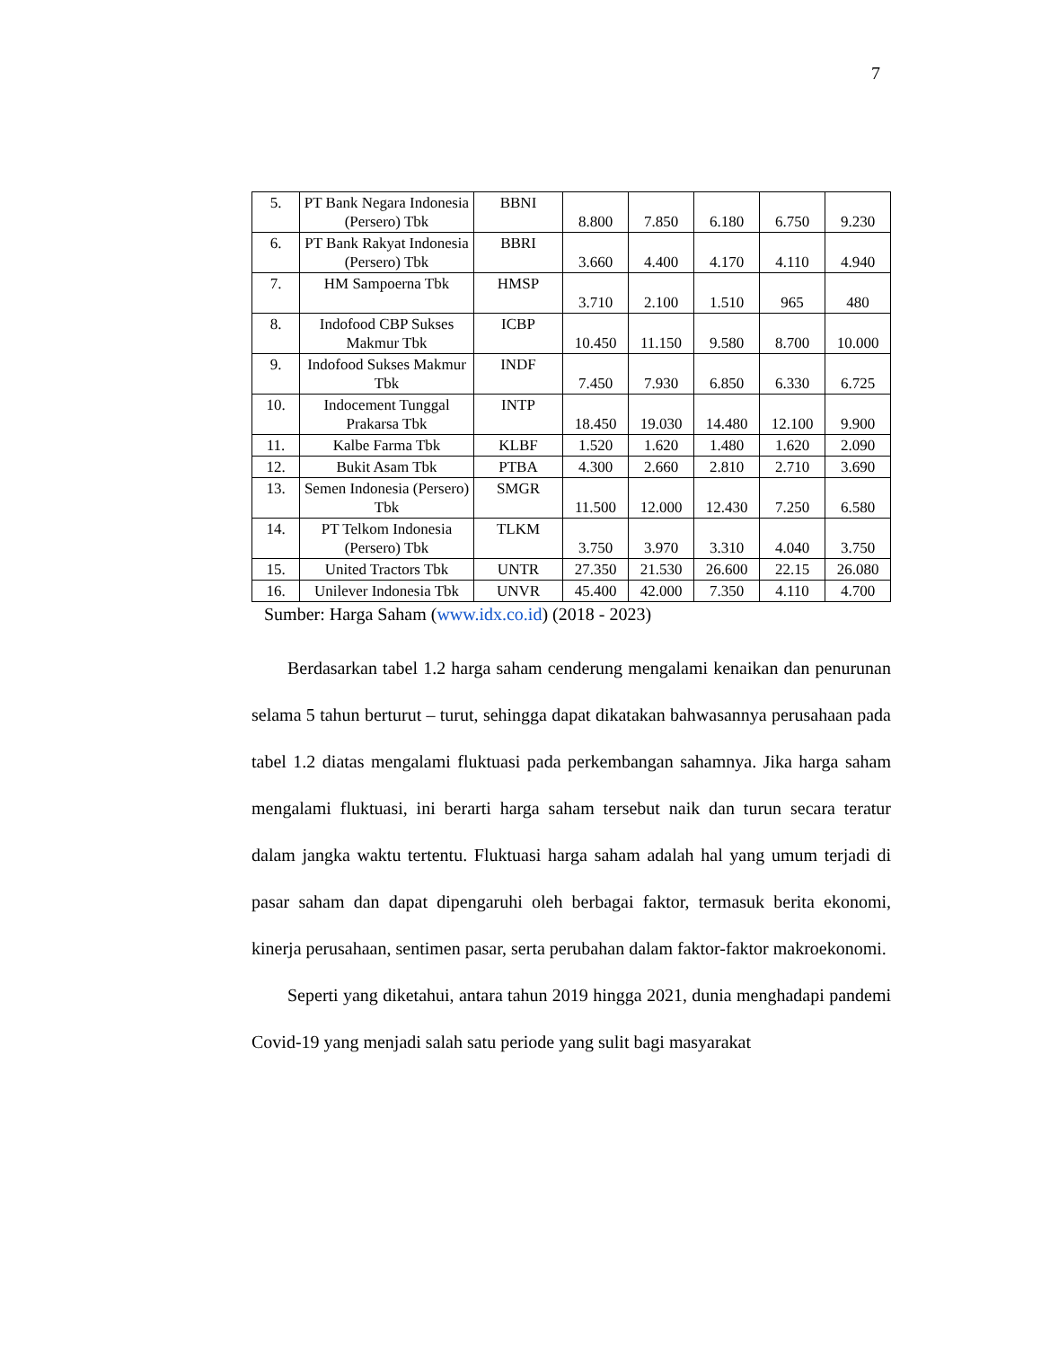7
| 5. | PT Bank Negara Indonesia (Persero) Tbk | BBNI | 8.800 | 7.850 | 6.180 | 6.750 | 9.230 |
| 6. | PT Bank Rakyat Indonesia (Persero) Tbk | BBRI | 3.660 | 4.400 | 4.170 | 4.110 | 4.940 |
| 7. | HM Sampoerna Tbk | HMSP | 3.710 | 2.100 | 1.510 | 965 | 480 |
| 8. | Indofood CBP Sukses Makmur Tbk | ICBP | 10.450 | 11.150 | 9.580 | 8.700 | 10.000 |
| 9. | Indofood Sukses Makmur Tbk | INDF | 7.450 | 7.930 | 6.850 | 6.330 | 6.725 |
| 10. | Indocement Tunggal Prakarsa Tbk | INTP | 18.450 | 19.030 | 14.480 | 12.100 | 9.900 |
| 11. | Kalbe Farma Tbk | KLBF | 1.520 | 1.620 | 1.480 | 1.620 | 2.090 |
| 12. | Bukit Asam Tbk | PTBA | 4.300 | 2.660 | 2.810 | 2.710 | 3.690 |
| 13. | Semen Indonesia (Persero) Tbk | SMGR | 11.500 | 12.000 | 12.430 | 7.250 | 6.580 |
| 14. | PT Telkom Indonesia (Persero) Tbk | TLKM | 3.750 | 3.970 | 3.310 | 4.040 | 3.750 |
| 15. | United Tractors Tbk | UNTR | 27.350 | 21.530 | 26.600 | 22.15 | 26.080 |
| 16. | Unilever Indonesia Tbk | UNVR | 45.400 | 42.000 | 7.350 | 4.110 | 4.700 |
Sumber: Harga Saham (www.idx.co.id) (2018 - 2023)
Berdasarkan tabel 1.2 harga saham cenderung mengalami kenaikan dan penurunan selama 5 tahun berturut – turut, sehingga dapat dikatakan bahwasannya perusahaan pada tabel 1.2 diatas mengalami fluktuasi pada perkembangan sahamnya. Jika harga saham mengalami fluktuasi, ini berarti harga saham tersebut naik dan turun secara teratur dalam jangka waktu tertentu. Fluktuasi harga saham adalah hal yang umum terjadi di pasar saham dan dapat dipengaruhi oleh berbagai faktor, termasuk berita ekonomi, kinerja perusahaan, sentimen pasar, serta perubahan dalam faktor-faktor makroekonomi.
Seperti yang diketahui, antara tahun 2019 hingga 2021, dunia menghadapi pandemi Covid-19 yang menjadi salah satu periode yang sulit bagi masyarakat